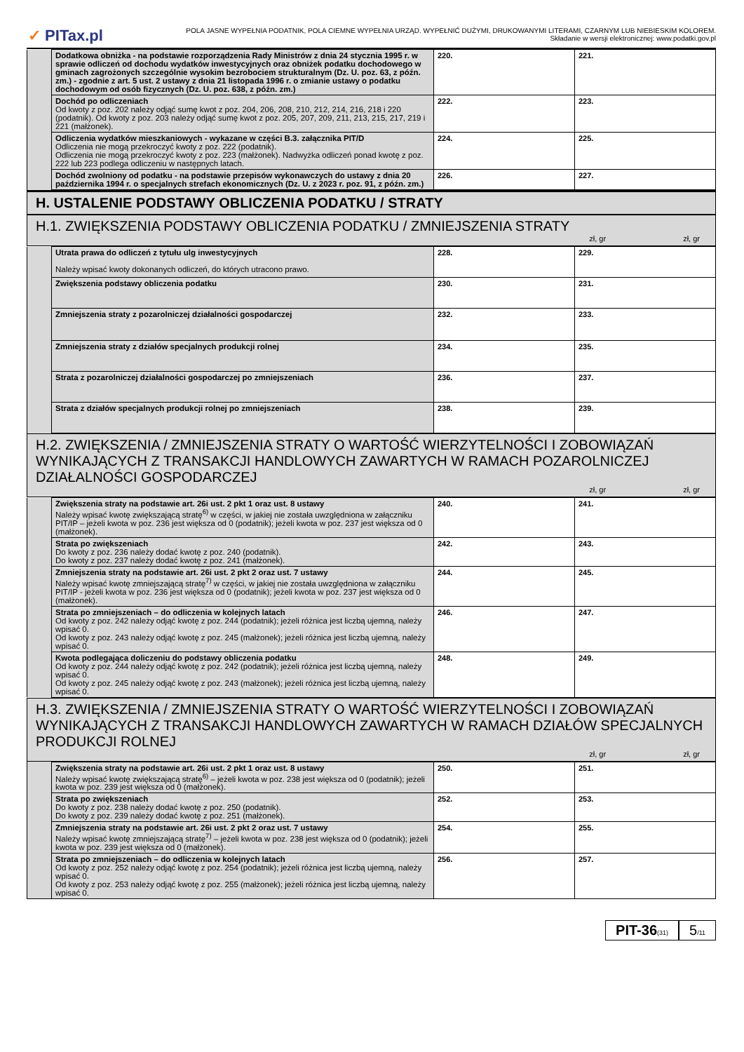✓ PITax.pl
POLA JASNE WYPEŁNIA PODATNIK, POLA CIEMNE WYPEŁNIA URZĄD. WYPEŁNIĆ DUŻYMI, DRUKOWANYMI LITERAMI, CZARNYM LUB NIEBIESKIM KOLOREM.
Składanie w wersji elektronicznej: www.podatki.gov.pl
| | Dodatkowa obniżka - na podstawie rozporządzenia Rady Ministrów z dnia 24 stycznia 1995 r. w sprawie odliczeń od dochodu wydatków inwestycyjnych oraz obniżek podatku dochodowego w gminach zagrożonych szczególnie wysokim bezrobociem strukturalnym (Dz. U. poz. 63, z późn. zm.) - zgodnie z art. 5 ust. 2 ustawy z dnia 21 listopada 1996 r. o zmianie ustawy o podatku dochodowym od osób fizycznych (Dz. U. poz. 638, z późn. zm.) | 220. | 221. |
| | Dochód po odliczeniach Od kwoty z poz. 202 należy odjąć sumę kwot z poz. 204, 206, 208, 210, 212, 214, 216, 218 i 220 (podatnik). Od kwoty z poz. 203 należy odjąć sumę kwot z poz. 205, 207, 209, 211, 213, 215, 217, 219 i 221 (małżonek). | 222. | 223. |
| | Odliczenia wydatków mieszkaniowych - wykazane w części B.3. załącznika PIT/D Odliczenia nie mogą przekroczyć kwoty z poz. 222 (podatnik). Odliczenia nie mogą przekroczyć kwoty z poz. 223 (małżonek). Nadwyżka odliczeń ponad kwotę z poz. 222 lub 223 podlega odliczeniu w następnych latach. | 224. | 225. |
| | Dochód zwolniony od podatku - na podstawie przepisów wykonawczych do ustawy z dnia 20 października 1994 r. o specjalnych strefach ekonomicznych (Dz. U. z 2023 r. poz. 91, z późn. zm.) | 226. | 227. |
H. USTALENIE PODSTAWY OBLICZENIA PODATKU / STRATY
H.1. ZWIĘKSZENIA PODSTAWY OBLICZENIA PODATKU / ZMNIEJSZENIA STRATY
zł, gr zł, gr
| | Utrata prawa do odliczeń z tytułu ulg inwestycyjnych Należy wpisać kwoty dokonanych odliczeń, do których utracono prawo. | 228. | 229. |
| | Zwiększenia podstawy obliczenia podatku | 230. | 231. |
| | Zmniejszenia straty z pozarolniczej działalności gospodarczej | 232. | 233. |
| | Zmniejszenia straty z działów specjalnych produkcji rolnej | 234. | 235. |
| | Strata z pozarolniczej działalności gospodarczej po zmniejszeniach | 236. | 237. |
| | Strata z działów specjalnych produkcji rolnej po zmniejszeniach | 238. | 239. |
H.2. ZWIĘKSZENIA / ZMNIEJSZENIA STRATY O WARTOŚĆ WIERZYTELNOŚCI I ZOBOWIĄZAŃ WYNIKAJĄCYCH Z TRANSAKCJI HANDLOWYCH ZAWARTYCH W RAMACH POZAROLNICZEJ DZIAŁALNOŚCI GOSPODARCZEJ
zł, gr zł, gr
| | Zwiększenia straty na podstawie art. 26i ust. 2 pkt 1 oraz ust. 8 ustawy Należy wpisać kwotę zwiększającą stratę<sup>6)</sup> w części, w jakiej nie została uwzględniona w załączniku PIT/IP – jeżeli kwota w poz. 236 jest większa od 0 (podatnik); jeżeli kwota w poz. 237 jest większa od 0 (małżonek). | 240. | 241. |
| | Strata po zwiększeniach Do kwoty z poz. 236 należy dodać kwotę z poz. 240 (podatnik). Do kwoty z poz. 237 należy dodać kwotę z poz. 241 (małżonek). | 242. | 243. |
| | Zmniejszenia straty na podstawie art. 26i ust. 2 pkt 2 oraz ust. 7 ustawy Należy wpisać kwotę zmniejszającą stratę<sup>7)</sup> w części, w jakiej nie została uwzględniona w załączniku PIT/IP - jeżeli kwota w poz. 236 jest większa od 0 (podatnik); jeżeli kwota w poz. 237 jest większa od 0 (małżonek). | 244. | 245. |
| | Strata po zmniejszeniach – do odliczenia w kolejnych latach Od kwoty z poz. 242 należy odjąć kwotę z poz. 244 (podatnik); jeżeli różnica jest liczbą ujemną, należy wpisać 0. Od kwoty z poz. 243 należy odjąć kwotę z poz. 245 (małżonek); jeżeli różnica jest liczbą ujemną, należy wpisać 0. | 246. | 247. |
| | Kwota podlegająca doliczeniu do podstawy obliczenia podatku Od kwoty z poz. 244 należy odjąć kwotę z poz. 242 (podatnik); jeżeli różnica jest liczbą ujemną, należy wpisać 0. Od kwoty z poz. 245 należy odjąć kwotę z poz. 243 (małżonek); jeżeli różnica jest liczbą ujemną, należy wpisać 0. | 248. | 249. |
H.3. ZWIĘKSZENIA / ZMNIEJSZENIA STRATY O WARTOŚĆ WIERZYTELNOŚCI I ZOBOWIĄZAŃ WYNIKAJĄCYCH Z TRANSAKCJI HANDLOWYCH ZAWARTYCH W RAMACH DZIAŁÓW SPECJALNYCH PRODUKCJI ROLNEJ
zł, gr zł, gr
| | Zwiększenia straty na podstawie art. 26i ust. 2 pkt 1 oraz ust. 8 ustawy Należy wpisać kwotę zwiększającą stratę<sup>6)</sup> – jeżeli kwota w poz. 238 jest większa od 0 (podatnik); jeżeli kwota w poz. 239 jest większa od 0 (małżonek). | 250. | 251. |
| | Strata po zwiększeniach Do kwoty z poz. 238 należy dodać kwotę z poz. 250 (podatnik). Do kwoty z poz. 239 należy dodać kwotę z poz. 251 (małżonek). | 252. | 253. |
| | Zmniejszenia straty na podstawie art. 26i ust. 2 pkt 2 oraz ust. 7 ustawy Należy wpisać kwotę zmniejszającą stratę<sup>7)</sup> – jeżeli kwota w poz. 238 jest większa od 0 (podatnik); jeżeli kwota w poz. 239 jest większa od 0 (małżonek). | 254. | 255. |
| | Strata po zmniejszeniach – do odliczenia w kolejnych latach Od kwoty z poz. 252 należy odjąć kwotę z poz. 254 (podatnik); jeżeli różnica jest liczbą ujemną, należy wpisać 0. Od kwoty z poz. 253 należy odjąć kwotę z poz. 255 (małżonek); jeżeli różnica jest liczbą ujemną, należy wpisać 0. | 256. | 257. |
PIT-36(31)
5/11